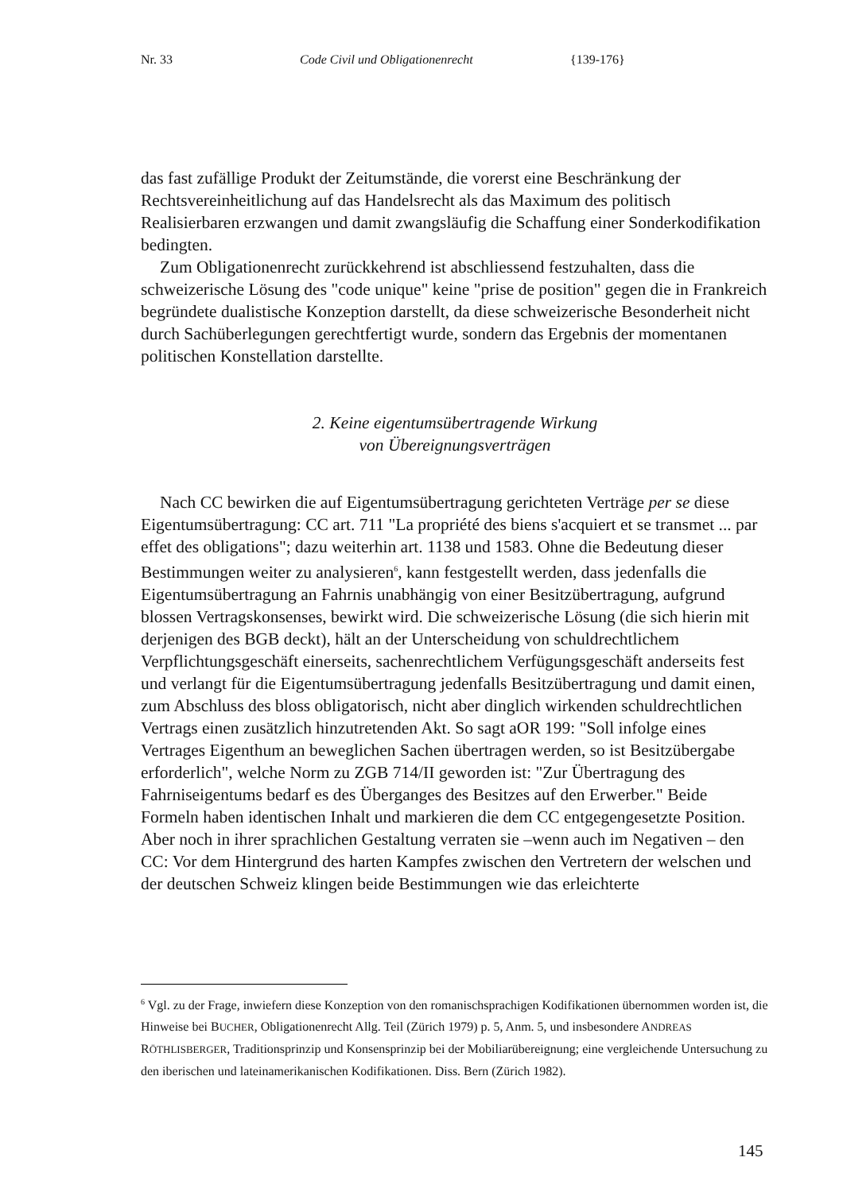Nr. 33 Code Civil und Obligationenrecht {139-176}
das fast zufällige Produkt der Zeitumstände, die vorerst eine Beschränkung der Rechtsvereinheitlichung auf das Handelsrecht als das Maximum des politisch Realisierbaren erzwangen und damit zwangsläufig die Schaffung einer Sonderkodifikation bedingten.
Zum Obligationenrecht zurückkehrend ist abschliessend festzuhalten, dass die schweizerische Lösung des "code unique" keine "prise de position" gegen die in Frankreich begründete dualistische Konzeption darstellt, da diese schweizerische Besonderheit nicht durch Sachüberlegungen gerechtfertigt wurde, sondern das Ergebnis der momentanen politischen Konstellation darstellte.
2. Keine eigentumsübertragende Wirkung
von Übereignungsverträgen
Nach CC bewirken die auf Eigentumsübertragung gerichteten Verträge per se diese Eigentumsübertragung: CC art. 711 "La propriété des biens s'acquiert et se transmet ... par effet des obligations"; dazu weiterhin art. 1138 und 1583. Ohne die Bedeutung dieser Bestimmungen weiter zu analysieren<sup>6</sup>, kann festgestellt werden, dass jedenfalls die Eigentumsübertragung an Fahrnis unabhängig von einer Besitzübertragung, aufgrund blossen Vertragskonsenses, bewirkt wird. Die schweizerische Lösung (die sich hierin mit derjenigen des BGB deckt), hält an der Unterscheidung von schuldrechtlichem Verpflichtungsgeschäft einerseits, sachenrechtlichem Verfügungsgeschäft anderseits fest und verlangt für die Eigentumsübertragung jedenfalls Besitzübertragung und damit einen, zum Abschluss des bloss obligatorisch, nicht aber dinglich wirkenden schuldrechtlichen Vertrags einen zusätzlich hinzutretenden Akt. So sagt aOR 199: "Soll infolge eines Vertrages Eigenthum an beweglichen Sachen übertragen werden, so ist Besitzübergabe erforderlich", welche Norm zu ZGB 714/II geworden ist: "Zur Übertragung des Fahrniseigentums bedarf es des Überganges des Besitzes auf den Erwerber." Beide Formeln haben identischen Inhalt und markieren die dem CC entgegengesetzte Position. Aber noch in ihrer sprachlichen Gestaltung verraten sie –wenn auch im Negativen – den CC: Vor dem Hintergrund des harten Kampfes zwischen den Vertretern der welschen und der deutschen Schweiz klingen beide Bestimmungen wie das erleichterte
<sup>6</sup> Vgl. zu der Frage, inwiefern diese Konzeption von den romanischsprachigen Kodifikationen übernommen worden ist, die Hinweise bei BUCHER, Obligationenrecht Allg. Teil (Zürich 1979) p. 5, Anm. 5, und insbesondere ANDREAS RÖTHLISBERGER, Traditionsprinzip und Konsensprinzip bei der Mobiliarübereignung; eine vergleichende Untersuchung zu den iberischen und lateinamerikanischen Kodifikationen. Diss. Bern (Zürich 1982).
145